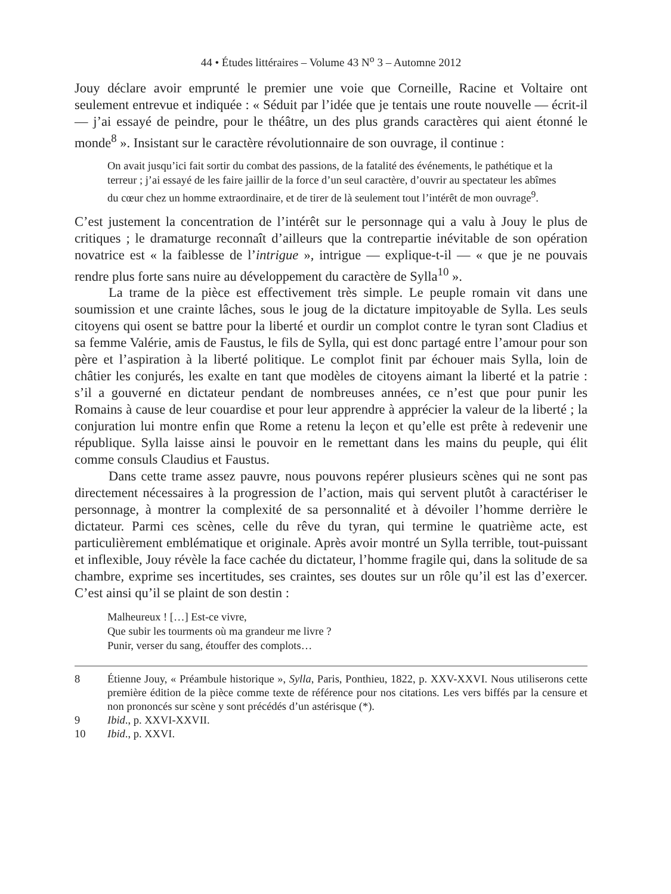44 • Études littéraires – Volume 43 N<sup>o</sup> 3 – Automne 2012
Jouy déclare avoir emprunté le premier une voie que Corneille, Racine et Voltaire ont seulement entrevue et indiquée : « Séduit par l’idée que je tentais une route nouvelle — écrit-il — j’ai essayé de peindre, pour le théâtre, un des plus grands caractères qui aient étonné le monde<sup>8</sup> ». Insistant sur le caractère révolutionnaire de son ouvrage, il continue :
On avait jusqu’ici fait sortir du combat des passions, de la fatalité des événements, le pathétique et la terreur ; j’ai essayé de les faire jaillir de la force d’un seul caractère, d’ouvrir au spectateur les abîmes du cœur chez un homme extraordinaire, et de tirer de là seulement tout l’intérêt de mon ouvrage<sup>9</sup>.
C’est justement la concentration de l’intérêt sur le personnage qui a valu à Jouy le plus de critiques ; le dramaturge reconnaît d’ailleurs que la contrepartie inévitable de son opération novatrice est « la faiblesse de l’intrigue », intrigue — explique-t-il — « que je ne pouvais rendre plus forte sans nuire au développement du caractère de Sylla<sup>10</sup> ».
La trame de la pièce est effectivement très simple. Le peuple romain vit dans une soumission et une crainte lâches, sous le joug de la dictature impitoyable de Sylla. Les seuls citoyens qui osent se battre pour la liberté et ourdir un complot contre le tyran sont Cladius et sa femme Valérie, amis de Faustus, le fils de Sylla, qui est donc partagé entre l’amour pour son père et l’aspiration à la liberté politique. Le complot finit par échouer mais Sylla, loin de châtier les conjurés, les exalte en tant que modèles de citoyens aimant la liberté et la patrie : s’il a gouverné en dictateur pendant de nombreuses années, ce n’est que pour punir les Romains à cause de leur couardise et pour leur apprendre à apprécier la valeur de la liberté ; la conjuration lui montre enfin que Rome a retenu la leçon et qu’elle est prête à redevenir une république. Sylla laisse ainsi le pouvoir en le remettant dans les mains du peuple, qui élit comme consuls Claudius et Faustus.
Dans cette trame assez pauvre, nous pouvons repérer plusieurs scènes qui ne sont pas directement nécessaires à la progression de l’action, mais qui servent plutôt à caractériser le personnage, à montrer la complexité de sa personnalité et à dévoiler l’homme derrière le dictateur. Parmi ces scènes, celle du rêve du tyran, qui termine le quatrième acte, est particulièrement emblématique et originale. Après avoir montré un Sylla terrible, tout-puissant et inflexible, Jouy révèle la face cachée du dictateur, l’homme fragile qui, dans la solitude de sa chambre, exprime ses incertitudes, ses craintes, ses doutes sur un rôle qu’il est las d’exercer. C’est ainsi qu’il se plaint de son destin :
Malheureux ! […] Est-ce vivre,
Que subir les tourments où ma grandeur me livre ?
Punir, verser du sang, étouffer des complots…
8 Étienne Jouy, « Préambule historique », Sylla, Paris, Ponthieu, 1822, p. XXV-XXVI. Nous utiliserons cette première édition de la pièce comme texte de référence pour nos citations. Les vers biffés par la censure et non prononcés sur scène y sont précédés d’un astérisque (*).
9 Ibid., p. XXVI-XXVII.
10 Ibid., p. XXVI.